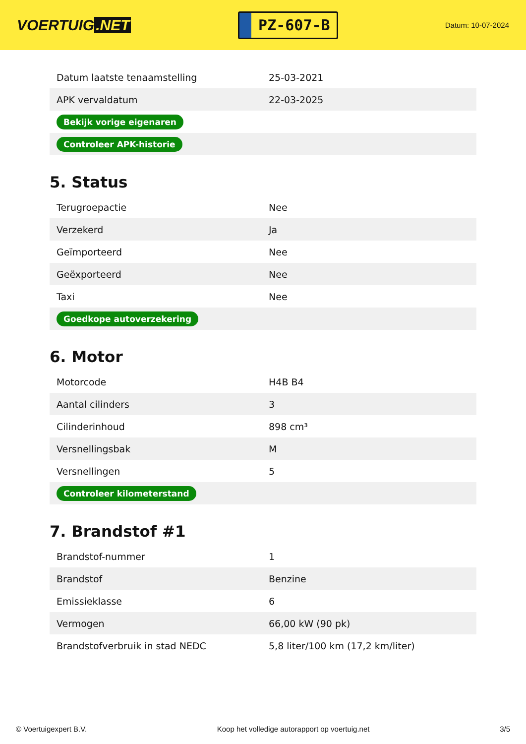VOERTUIG.NET
PZ-607-B
Datum: 10-07-2024
| Datum laatste tenaamstelling | 25-03-2021 |
| APK vervaldatum | 22-03-2025 |
| Bekijk vorige eigenaren | |
| Controleer APK-historie | |
5. Status
| Terugroepactie | Nee |
| Verzekerd | Ja |
| Geïmporteerd | Nee |
| Geëxporteerd | Nee |
| Taxi | Nee |
| Goedkope autoverzekering | |
6. Motor
| Motorcode | H4B B4 |
| Aantal cilinders | 3 |
| Cilinderinhoud | 898 cm³ |
| Versnellingsbak | M |
| Versnellingen | 5 |
| Controleer kilometerstand | |
7. Brandstof #1
| Brandstof-nummer | 1 |
| Brandstof | Benzine |
| Emissieklasse | 6 |
| Vermogen | 66,00 kW (90 pk) |
| Brandstofverbruik in stad NEDC | 5,8 liter/100 km (17,2 km/liter) |
© Voertuigexpert B.V. Koop het volledige autorapport op voertuig.net 3/5